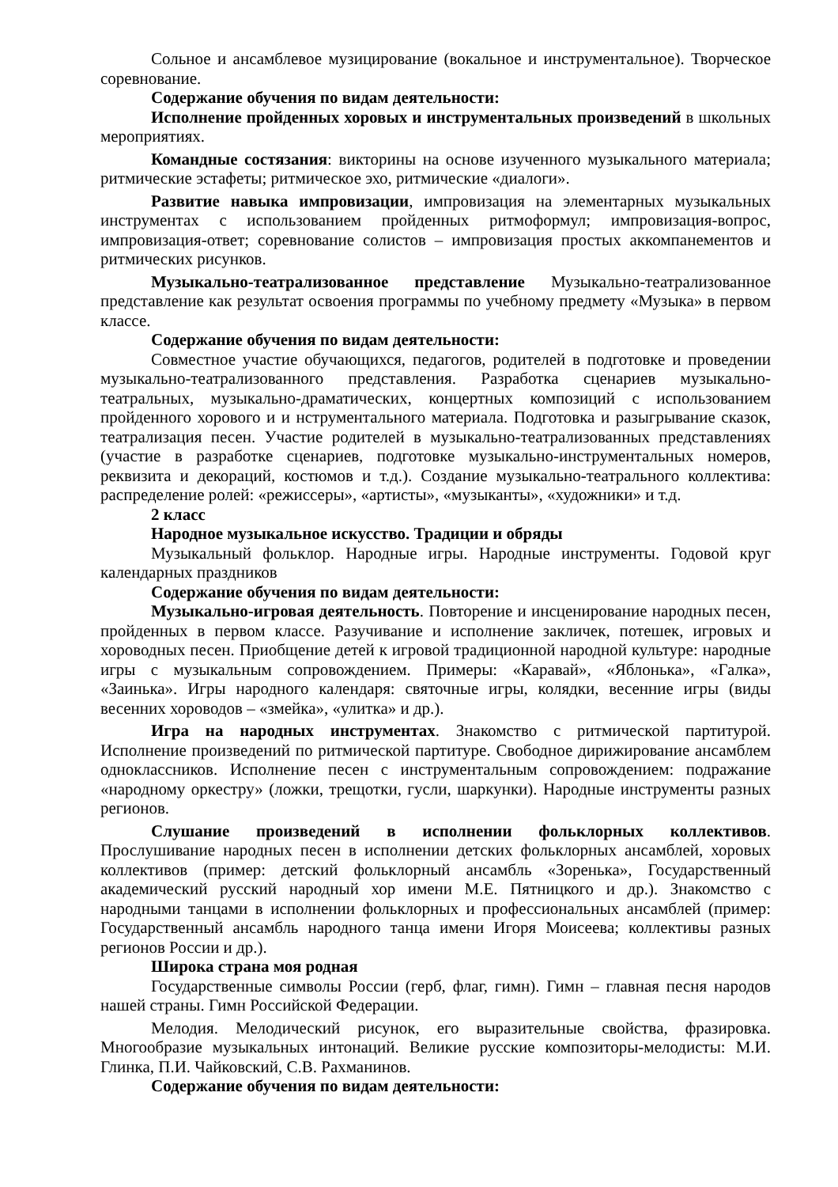Сольное и ансамблевое музицирование (вокальное и инструментальное). Творческое соревнование.
Содержание обучения по видам деятельности:
Исполнение пройденных хоровых и инструментальных произведений в школьных мероприятиях.
Командные состязания: викторины на основе изученного музыкального материала; ритмические эстафеты; ритмическое эхо, ритмические «диалоги».
Развитие навыка импровизации, импровизация на элементарных музыкальных инструментах с использованием пройденных ритмоформул; импровизация-вопрос, импровизация-ответ; соревнование солистов – импровизация простых аккомпанементов и ритмических рисунков.
Музыкально-театрализованное представление Музыкально-театрализованное представление как результат освоения программы по учебному предмету «Музыка» в первом классе.
Содержание обучения по видам деятельности:
Совместное участие обучающихся, педагогов, родителей в подготовке и проведении музыкально-театрализованного представления. Разработка сценариев музыкально-театральных, музыкально-драматических, концертных композиций с использованием пройденного хорового и и нструментального материала. Подготовка и разыгрывание сказок, театрализация песен. Участие родителей в музыкально-театрализованных представлениях (участие в разработке сценариев, подготовке музыкально-инструментальных номеров, реквизита и декораций, костюмов и т.д.). Создание музыкально-театрального коллектива: распределение ролей: «режиссеры», «артисты», «музыканты», «художники» и т.д.
2 класс
Народное музыкальное искусство. Традиции и обряды
Музыкальный фольклор. Народные игры. Народные инструменты. Годовой круг календарных праздников
Содержание обучения по видам деятельности:
Музыкально-игровая деятельность. Повторение и инсценирование народных песен, пройденных в первом классе. Разучивание и исполнение закличек, потешек, игровых и хороводных песен. Приобщение детей к игровой традиционной народной культуре: народные игры с музыкальным сопровождением. Примеры: «Каравай», «Яблонька», «Галка», «Заинька». Игры народного календаря: святочные игры, колядки, весенние игры (виды весенних хороводов – «змейка», «улитка» и др.).
Игра на народных инструментах. Знакомство с ритмической партитурой. Исполнение произведений по ритмической партитуре. Свободное дирижирование ансамблем одноклассников. Исполнение песен с инструментальным сопровождением: подражание «народному оркестру» (ложки, трещотки, гусли, шаркунки). Народные инструменты разных регионов.
Слушание произведений в исполнении фольклорных коллективов. Прослушивание народных песен в исполнении детских фольклорных ансамблей, хоровых коллективов (пример: детский фольклорный ансамбль «Зоренька», Государственный академический русский народный хор имени М.Е. Пятницкого и др.). Знакомство с народными танцами в исполнении фольклорных и профессиональных ансамблей (пример: Государственный ансамбль народного танца имени Игоря Моисеева; коллективы разных регионов России и др.).
Широка страна моя родная
Государственные символы России (герб, флаг, гимн). Гимн – главная песня народов нашей страны. Гимн Российской Федерации.
Мелодия. Мелодический рисунок, его выразительные свойства, фразировка. Многообразие музыкальных интонаций. Великие русские композиторы-мелодисты: М.И. Глинка, П.И. Чайковский, С.В. Рахманинов.
Содержание обучения по видам деятельности: